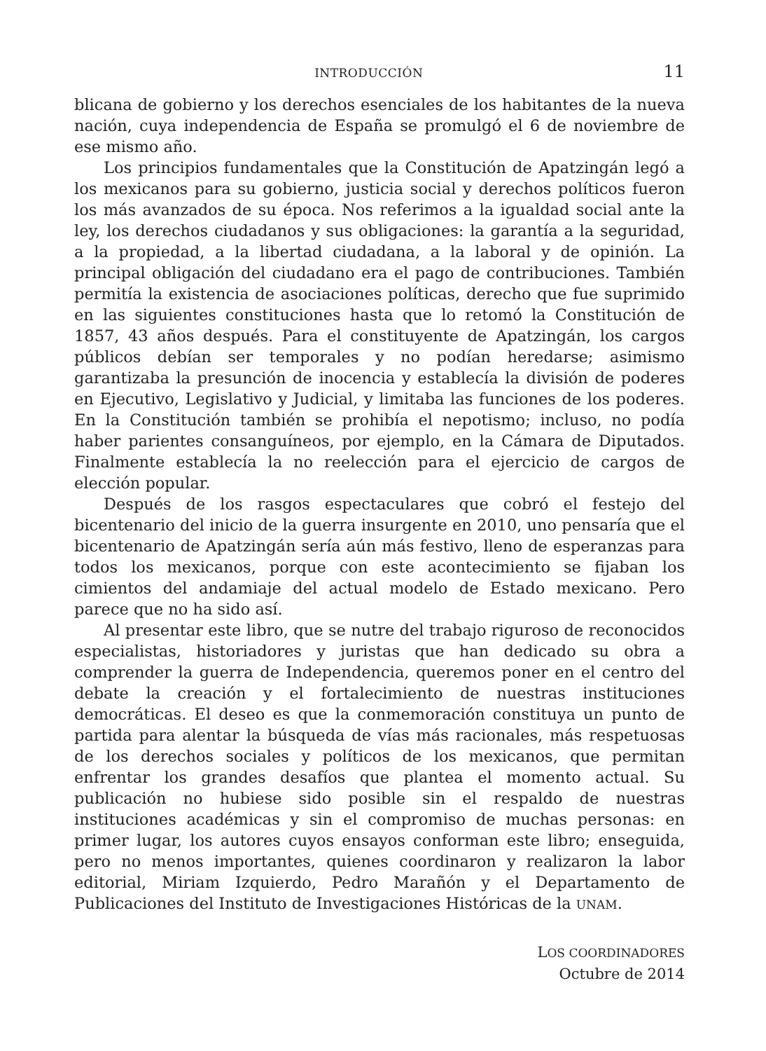INTRODUCCIÓN 11
blicana de gobierno y los derechos esenciales de los habitantes de la nueva nación, cuya independencia de España se promulgó el 6 de noviembre de ese mismo año.
Los principios fundamentales que la Constitución de Apatzingán legó a los mexicanos para su gobierno, justicia social y derechos políticos fueron los más avanzados de su época. Nos referimos a la igualdad social ante la ley, los derechos ciudadanos y sus obligaciones: la garantía a la seguridad, a la propiedad, a la libertad ciudadana, a la laboral y de opinión. La principal obligación del ciudadano era el pago de contribuciones. También permitía la existencia de asociaciones políticas, derecho que fue suprimido en las siguientes constituciones hasta que lo retomó la Constitución de 1857, 43 años después. Para el constituyente de Apatzingán, los cargos públicos debían ser temporales y no podían heredarse; asimismo garantizaba la presunción de inocencia y establecía la división de poderes en Ejecutivo, Legislativo y Judicial, y limitaba las funciones de los poderes. En la Constitución también se prohibía el nepotismo; incluso, no podía haber parientes consanguíneos, por ejemplo, en la Cámara de Diputados. Finalmente establecía la no reelección para el ejercicio de cargos de elección popular.
Después de los rasgos espectaculares que cobró el festejo del bicentenario del inicio de la guerra insurgente en 2010, uno pensaría que el bicentenario de Apatzingán sería aún más festivo, lleno de esperanzas para todos los mexicanos, porque con este acontecimiento se fijaban los cimientos del andamiaje del actual modelo de Estado mexicano. Pero parece que no ha sido así.
Al presentar este libro, que se nutre del trabajo riguroso de reconocidos especialistas, historiadores y juristas que han dedicado su obra a comprender la guerra de Independencia, queremos poner en el centro del debate la creación y el fortalecimiento de nuestras instituciones democráticas. El deseo es que la conmemoración constituya un punto de partida para alentar la búsqueda de vías más racionales, más respetuosas de los derechos sociales y políticos de los mexicanos, que permitan enfrentar los grandes desafíos que plantea el momento actual. Su publicación no hubiese sido posible sin el respaldo de nuestras instituciones académicas y sin el compromiso de muchas personas: en primer lugar, los autores cuyos ensayos conforman este libro; enseguida, pero no menos importantes, quienes coordinaron y realizaron la labor editorial, Miriam Izquierdo, Pedro Marañón y el Departamento de Publicaciones del Instituto de Investigaciones Históricas de la UNAM.
LOS COORDINADORES
Octubre de 2014